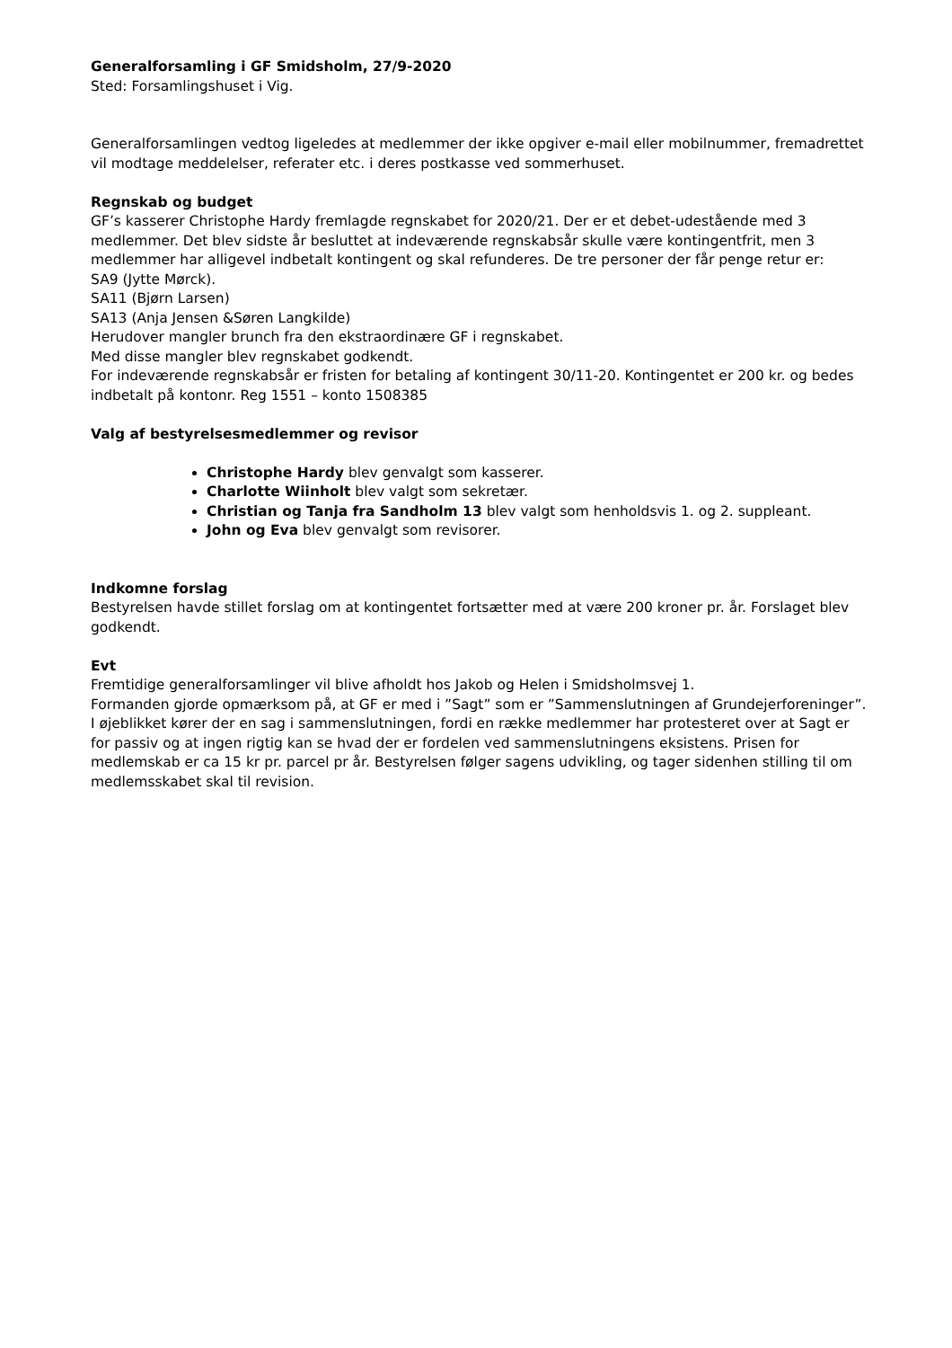Generalforsamling i GF Smidsholm, 27/9-2020
Sted: Forsamlingshuset i Vig.
Generalforsamlingen vedtog ligeledes at medlemmer der ikke opgiver e-mail eller mobilnummer, fremadrettet vil modtage meddelelser, referater etc. i deres postkasse ved sommerhuset.
Regnskab og budget
GF’s kasserer Christophe Hardy fremlagde regnskabet for 2020/21. Der er et debet-udestående med 3 medlemmer. Det blev sidste år besluttet at indeværende regnskabsår skulle være kontingentfrit, men 3 medlemmer har alligevel indbetalt kontingent og skal refunderes. De tre personer der får penge retur er:
SA9 (Jytte Mørck).
SA11 (Bjørn Larsen)
SA13 (Anja Jensen &Søren Langkilde)
Herudover mangler brunch fra den ekstraordinære GF i regnskabet.
Med disse mangler blev regnskabet godkendt.
For indeværende regnskabsår er fristen for betaling af kontingent 30/11-20. Kontingentet er 200 kr. og bedes indbetalt på kontonr. Reg 1551 – konto 1508385
Valg af bestyrelsesmedlemmer og revisor
Christophe Hardy blev genvalgt som kasserer.
Charlotte Wiinholt blev valgt som sekretær.
Christian og Tanja fra Sandholm 13 blev valgt som henholdsvis 1. og 2. suppleant.
John og Eva blev genvalgt som revisorer.
Indkomne forslag
Bestyrelsen havde stillet forslag om at kontingentet fortsætter med at være 200 kroner pr. år. Forslaget blev godkendt.
Evt
Fremtidige generalforsamlinger vil blive afholdt hos Jakob og Helen i Smidsholmsvej 1.
Formanden gjorde opmærksom på, at GF er med i ”Sagt” som er ”Sammenslutningen af Grundejerforeninger”. I øjeblikket kører der en sag i sammenslutningen, fordi en række medlemmer har protesteret over at Sagt er for passiv og at ingen rigtig kan se hvad der er fordelen ved sammenslutningens eksistens. Prisen for medlemskab er ca 15 kr pr. parcel pr år. Bestyrelsen følger sagens udvikling, og tager sidenhen stilling til om medlemsskabet skal til revision.